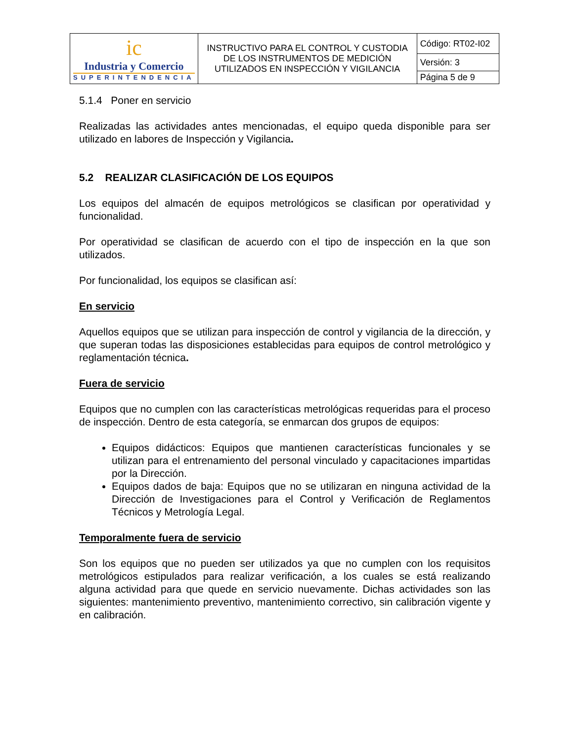| ic Industria y Comercio SUPERINTENDENCIA | INSTRUCTIVO PARA EL CONTROL Y CUSTODIA DE LOS INSTRUMENTOS DE MEDICIÓN UTILIZADOS EN INSPECCIÓN Y VIGILANCIA | Código: RT02-I02 |
| | | Versión: 3 |
| | | Página 5 de 9 |
5.1.4 Poner en servicio
Realizadas las actividades antes mencionadas, el equipo queda disponible para ser utilizado en labores de Inspección y Vigilancia.
5.2 REALIZAR CLASIFICACIÓN DE LOS EQUIPOS
Los equipos del almacén de equipos metrológicos se clasifican por operatividad y funcionalidad.
Por operatividad se clasifican de acuerdo con el tipo de inspección en la que son utilizados.
Por funcionalidad, los equipos se clasifican así:
En servicio
Aquellos equipos que se utilizan para inspección de control y vigilancia de la dirección, y que superan todas las disposiciones establecidas para equipos de control metrológico y reglamentación técnica.
Fuera de servicio
Equipos que no cumplen con las características metrológicas requeridas para el proceso de inspección. Dentro de esta categoría, se enmarcan dos grupos de equipos:
Equipos didácticos: Equipos que mantienen características funcionales y se utilizan para el entrenamiento del personal vinculado y capacitaciones impartidas por la Dirección.
Equipos dados de baja: Equipos que no se utilizaran en ninguna actividad de la Dirección de Investigaciones para el Control y Verificación de Reglamentos Técnicos y Metrología Legal.
Temporalmente fuera de servicio
Son los equipos que no pueden ser utilizados ya que no cumplen con los requisitos metrológicos estipulados para realizar verificación, a los cuales se está realizando alguna actividad para que quede en servicio nuevamente. Dichas actividades son las siguientes: mantenimiento preventivo, mantenimiento correctivo, sin calibración vigente y en calibración.